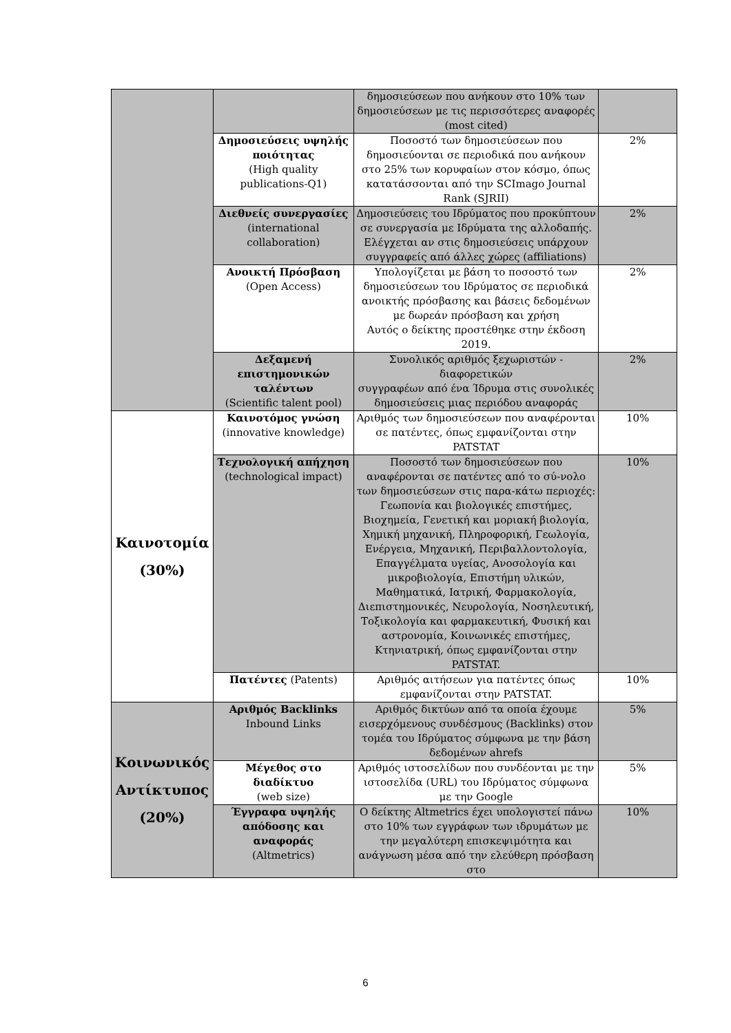| | | δημοσιεύσεων που ανήκουν στο 10% των δημοσιεύσεων με τις περισσότερες αναφορές (most cited) | |
| | Δημοσιεύσεις υψηλής ποιότητας (High quality publications-Q1) | Ποσοστό των δημοσιεύσεων που δημοσιεύονται σε περιοδικά που ανήκουν στο 25% των κορυφαίων στον κόσμο, όπως κατατάσσονται από την SCImago Journal Rank (SJRII) | 2% |
| | Διεθνείς συνεργασίες (international collaboration) | Δημοσιεύσεις του Ιδρύματος που προκύπτουν σε συνεργασία με Ιδρύματα της αλλοδαπής. Ελέγχεται αν στις δημοσιεύσεις υπάρχουν συγγραφείς από άλλες χώρες (affiliations) | 2% |
| | Ανοικτή Πρόσβαση (Open Access) | Υπολογίζεται με βάση το ποσοστό των δημοσιεύσεων του Ιδρύματος σε περιοδικά ανοικτής πρόσβασης και βάσεις δεδομένων με δωρεάν πρόσβαση και χρήση Αυτός ο δείκτης προστέθηκε στην έκδοση 2019. | 2% |
| | Δεξαμενή επιστημονικών ταλέντων (Scientific talent pool) | Συνολικός αριθμός ξεχωριστών - διαφορετικών συγγραφέων από ένα Ίδρυμα στις συνολικές δημοσιεύσεις μιας περιόδου αναφοράς | 2% |
| Καινοτομία (30%) | Καινοτόμος γνώση (innovative knowledge) | Αριθμός των δημοσιεύσεων που αναφέρονται σε πατέντες, όπως εμφανίζονται στην PATSTAT | 10% |
| | Τεχνολογική απήχηση (technological impact) | Ποσοστό των δημοσιεύσεων που αναφέρονται σε πατέντες από το σύ-νολο των δημοσιεύσεων στις παρα-κάτω περιοχές: Γεωπονία και βιολογικές επιστήμες, Βιοχημεία, Γενετική και μοριακή βιολογία, Χημική μηχανική, Πληροφορική, Γεωλογία, Ενέργεια, Μηχανική, Περιβαλλοντολογία, Επαγγέλματα υγείας, Ανοσολογία και μικροβιολογία, Επιστήμη υλικών, Μαθηματικά, Ιατρική, Φαρμακολογία, Διεπιστημονικές, Νευρολογία, Νοσηλευτική, Τοξικολογία και φαρμακευτική, Φυσική και αστρονομία, Κοινωνικές επιστήμες, Κτηνιατρική, όπως εμφανίζονται στην PATSTAT. | 10% |
| | Πατέντες (Patents) | Αριθμός αιτήσεων για πατέντες όπως εμφανίζονται στην PATSTAT. | 10% |
| Κοινωνικός Αντίκτυπος (20%) | Αριθμός Backlinks Inbound Links | Αριθμός δικτύων από τα οποία έχουμε εισερχόμενους συνδέσμους (Backlinks) στον τομέα του Ιδρύματος σύμφωνα με την βάση δεδομένων ahrefs | 5% |
| | Μέγεθος στο διαδίκτυο (web size) | Αριθμός ιστοσελίδων που συνδέονται με την ιστοσελίδα (URL) του Ιδρύματος σύμφωνα με την Google | 5% |
| | Έγγραφα υψηλής απόδοσης και αναφοράς (Altmetrics) | Ο δείκτης Altmetrics έχει υπολογιστεί πάνω στο 10% των εγγράφων των ιδρυμάτων με την μεγαλύτερη επισκεψιμότητα και ανάγνωση μέσα από την ελεύθερη πρόσβαση στο | 10% |
6